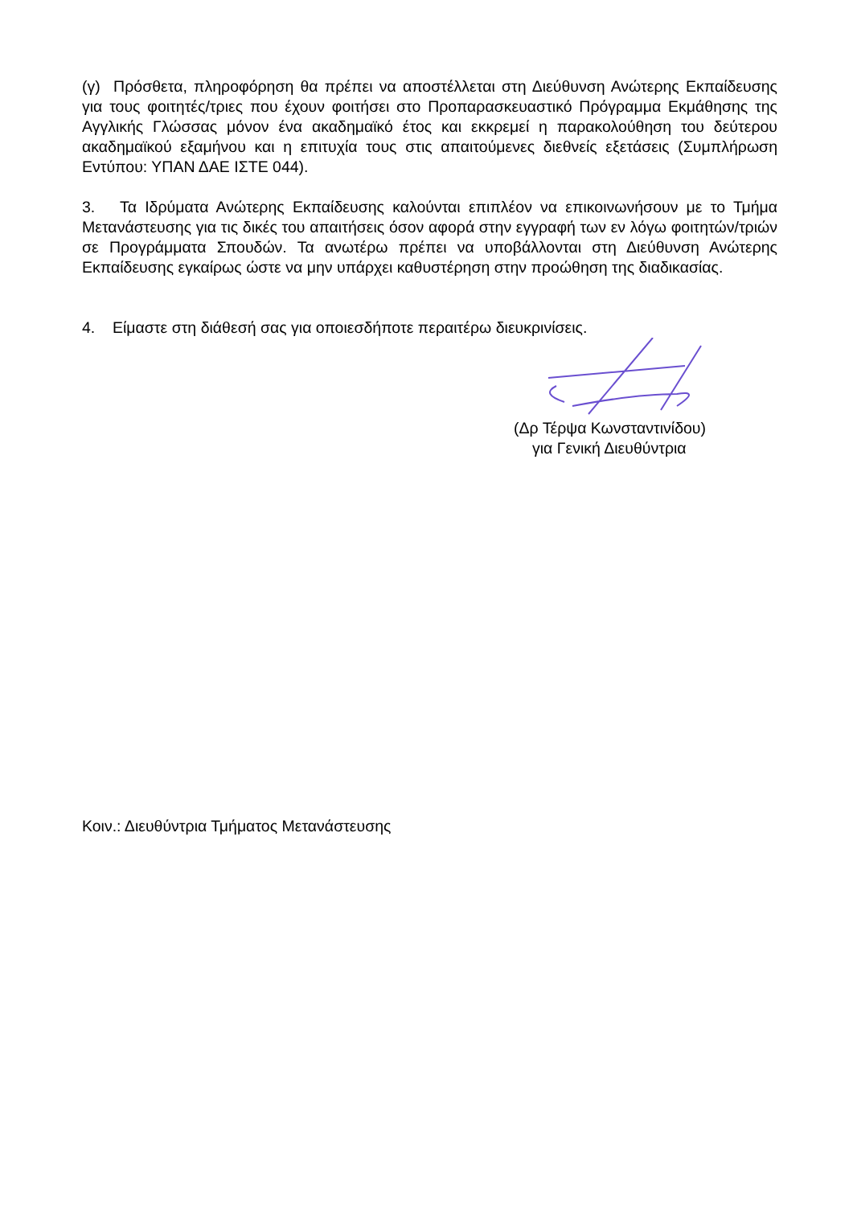(γ) Πρόσθετα, πληροφόρηση θα πρέπει να αποστέλλεται στη Διεύθυνση Ανώτερης Εκπαίδευσης για τους φοιτητές/τριες που έχουν φοιτήσει στο Προπαρασκευαστικό Πρόγραμμα Εκμάθησης της Αγγλικής Γλώσσας μόνον ένα ακαδημαϊκό έτος και εκκρεμεί η παρακολούθηση του δεύτερου ακαδημαϊκού εξαμήνου και η επιτυχία τους στις απαιτούμενες διεθνείς εξετάσεις (Συμπλήρωση Εντύπου: ΥΠΑΝ ΔΑΕ ΙΣΤΕ 044).
3. Τα Ιδρύματα Ανώτερης Εκπαίδευσης καλούνται επιπλέον να επικοινωνήσουν με το Τμήμα Μετανάστευσης για τις δικές του απαιτήσεις όσον αφορά στην εγγραφή των εν λόγω φοιτητών/τριών σε Προγράμματα Σπουδών. Τα ανωτέρω πρέπει να υποβάλλονται στη Διεύθυνση Ανώτερης Εκπαίδευσης εγκαίρως ώστε να μην υπάρχει καθυστέρηση στην προώθηση της διαδικασίας.
4. Είμαστε στη διάθεσή σας για οποιεσδήποτε περαιτέρω διευκρινίσεις.
(Δρ Τέρψα Κωνσταντινίδου)
για Γενική Διευθύντρια
Κοιν.: Διευθύντρια Τμήματος Μετανάστευσης